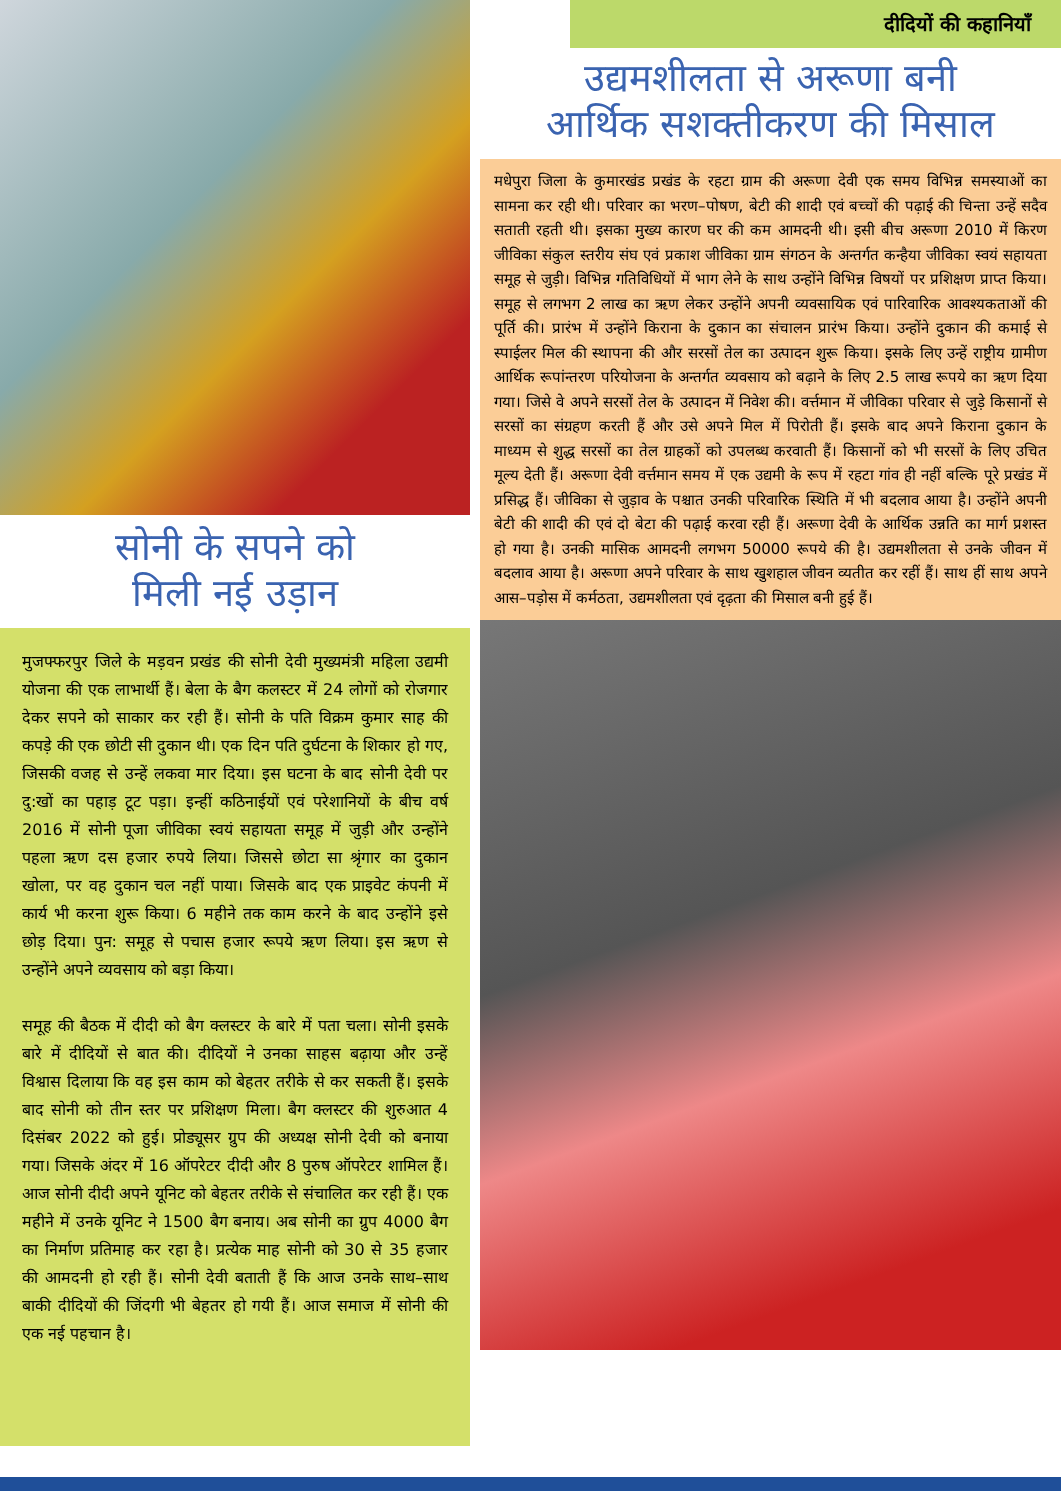सोनी के सपने को
मिली नई उड़ान
मुजफ्फरपुर जिले के मड़वन प्रखंड की सोनी देवी मुख्यमंत्री महिला उद्यमी योजना की एक लाभार्थी हैं। बेला के बैग कलस्टर में 24 लोगों को रोजगार देकर सपने को साकार कर रही हैं। सोनी के पति विक्रम कुमार साह की कपड़े की एक छोटी सी दुकान थी। एक दिन पति दुर्घटना के शिकार हो गए, जिसकी वजह से उन्हें लकवा मार दिया। इस घटना के बाद सोनी देवी पर दु:खों का पहाड़ टूट पड़ा। इन्हीं कठिनाईयों एवं परेशानियों के बीच वर्ष 2016 में सोनी पूजा जीविका स्वयं सहायता समूह में जुड़ी और उन्होंने पहला ऋण दस हजार रुपये लिया। जिससे छोटा सा श्रृंगार का दुकान खोला, पर वह दुकान चल नहीं पाया। जिसके बाद एक प्राइवेट कंपनी में कार्य भी करना शुरू किया। 6 महीने तक काम करने के बाद उन्होंने इसे छोड़ दिया। पुन: समूह से पचास हजार रूपये ऋण लिया। इस ऋण से उन्होंने अपने व्यवसाय को बड़ा किया।
समूह की बैठक में दीदी को बैग क्लस्टर के बारे में पता चला। सोनी इसके बारे में दीदियों से बात की। दीदियों ने उनका साहस बढ़ाया और उन्हें विश्वास दिलाया कि वह इस काम को बेहतर तरीके से कर सकती हैं। इसके बाद सोनी को तीन स्तर पर प्रशिक्षण मिला। बैग क्लस्टर की शुरुआत 4 दिसंबर 2022 को हुई। प्रोड्यूसर ग्रुप की अध्यक्ष सोनी देवी को बनाया गया। जिसके अंदर में 16 ऑपरेटर दीदी और 8 पुरुष ऑपरेटर शामिल हैं। आज सोनी दीदी अपने यूनिट को बेहतर तरीके से संचालित कर रही हैं। एक महीने में उनके यूनिट ने 1500 बैग बनाय। अब सोनी का ग्रुप 4000 बैग का निर्माण प्रतिमाह कर रहा है। प्रत्येक माह सोनी को 30 से 35 हजार की आमदनी हो रही हैं। सोनी देवी बताती हैं कि आज उनके साथ–साथ बाकी दीदियों की जिंदगी भी बेहतर हो गयी हैं। आज समाज में सोनी की एक नई पहचान है।
दीदियों की कहानियाँ
उद्यमशीलता से अरूणा बनी
आर्थिक सशक्तीकरण की मिसाल
मधेपुरा जिला के कुमारखंड प्रखंड के रहटा ग्राम की अरूणा देवी एक समय विभिन्न समस्याओं का सामना कर रही थी। परिवार का भरण–पोषण, बेटी की शादी एवं बच्चों की पढ़ाई की चिन्ता उन्हें सदैव सताती रहती थी। इसका मुख्य कारण घर की कम आमदनी थी। इसी बीच अरूणा 2010 में किरण जीविका संकुल स्तरीय संघ एवं प्रकाश जीविका ग्राम संगठन के अन्तर्गत कन्हैया जीविका स्वयं सहायता समूह से जुड़ी। विभिन्न गतिविधियों में भाग लेने के साथ उन्होंने विभिन्न विषयों पर प्रशिक्षण प्राप्त किया। समूह से लगभग 2 लाख का ऋण लेकर उन्होंने अपनी व्यवसायिक एवं पारिवारिक आवश्यकताओं की पूर्ति की। प्रारंभ में उन्होंने किराना के दुकान का संचालन प्रारंभ किया। उन्होंने दुकान की कमाई से स्पाईलर मिल की स्थापना की और सरसों तेल का उत्पादन शुरू किया। इसके लिए उन्हें राष्ट्रीय ग्रामीण आर्थिक रूपांन्तरण परियोजना के अन्तर्गत व्यवसाय को बढ़ाने के लिए 2.5 लाख रूपये का ऋण दिया गया। जिसे वे अपने सरसों तेल के उत्पादन में निवेश की। वर्त्तमान में जीविका परिवार से जुड़े किसानों से सरसों का संग्रहण करती हैं और उसे अपने मिल में पिरोती हैं। इसके बाद अपने किराना दुकान के माध्यम से शुद्ध सरसों का तेल ग्राहकों को उपलब्ध करवाती हैं। किसानों को भी सरसों के लिए उचित मूल्य देती हैं। अरूणा देवी वर्त्तमान समय में एक उद्यमी के रूप में रहटा गांव ही नहीं बल्कि पूरे प्रखंड में प्रसिद्ध हैं। जीविका से जुड़ाव के पश्चात उनकी परिवारिक स्थिति में भी बदलाव आया है। उन्होंने अपनी बेटी की शादी की एवं दो बेटा की पढ़ाई करवा रही हैं। अरूणा देवी के आर्थिक उन्नति का मार्ग प्रशस्त हो गया है। उनकी मासिक आमदनी लगभग 50000 रूपये की है। उद्यमशीलता से उनके जीवन में बदलाव आया है। अरूणा अपने परिवार के साथ खुशहाल जीवन व्यतीत कर रहीं हैं। साथ हीं साथ अपने आस–पड़ोस में कर्मठता, उद्यमशीलता एवं दृढ़ता की मिसाल बनी हुई हैं।